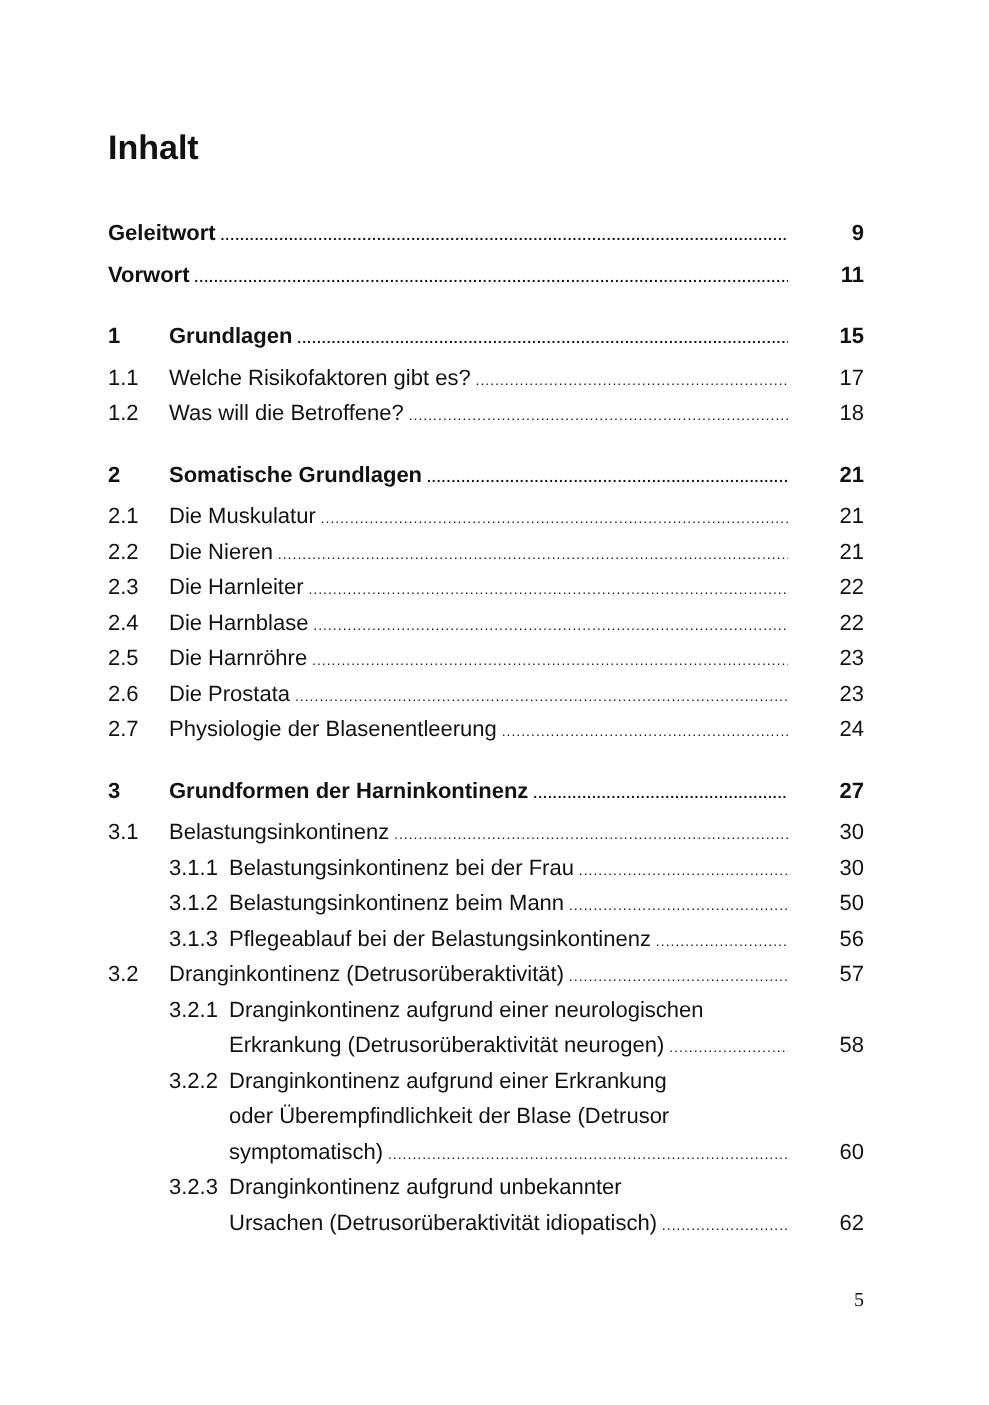Inhalt
Geleitwort 9
Vorwort 11
1 Grundlagen 15
1.1 Welche Risikofaktoren gibt es? 17
1.2 Was will die Betroffene? 18
2 Somatische Grundlagen 21
2.1 Die Muskulatur 21
2.2 Die Nieren 21
2.3 Die Harnleiter 22
2.4 Die Harnblase 22
2.5 Die Harnröhre 23
2.6 Die Prostata 23
2.7 Physiologie der Blasenentleerung 24
3 Grundformen der Harninkontinenz 27
3.1 Belastungsinkontinenz 30
3.1.1 Belastungsinkontinenz bei der Frau 30
3.1.2 Belastungsinkontinenz beim Mann 50
3.1.3 Pflegeablauf bei der Belastungsinkontinenz 56
3.2 Dranginkontinenz (Detrusorüberaktivität) 57
3.2.1 Dranginkontinenz aufgrund einer neurologischen
Erkrankung (Detrusorüberaktivität neurogen) 58
3.2.2 Dranginkontinenz aufgrund einer Erkrankung
oder Überempfindlichkeit der Blase (Detrusor
symptomatisch) 60
3.2.3 Dranginkontinenz aufgrund unbekannter
Ursachen (Detrusorüberaktivität idiopatisch) 62
5